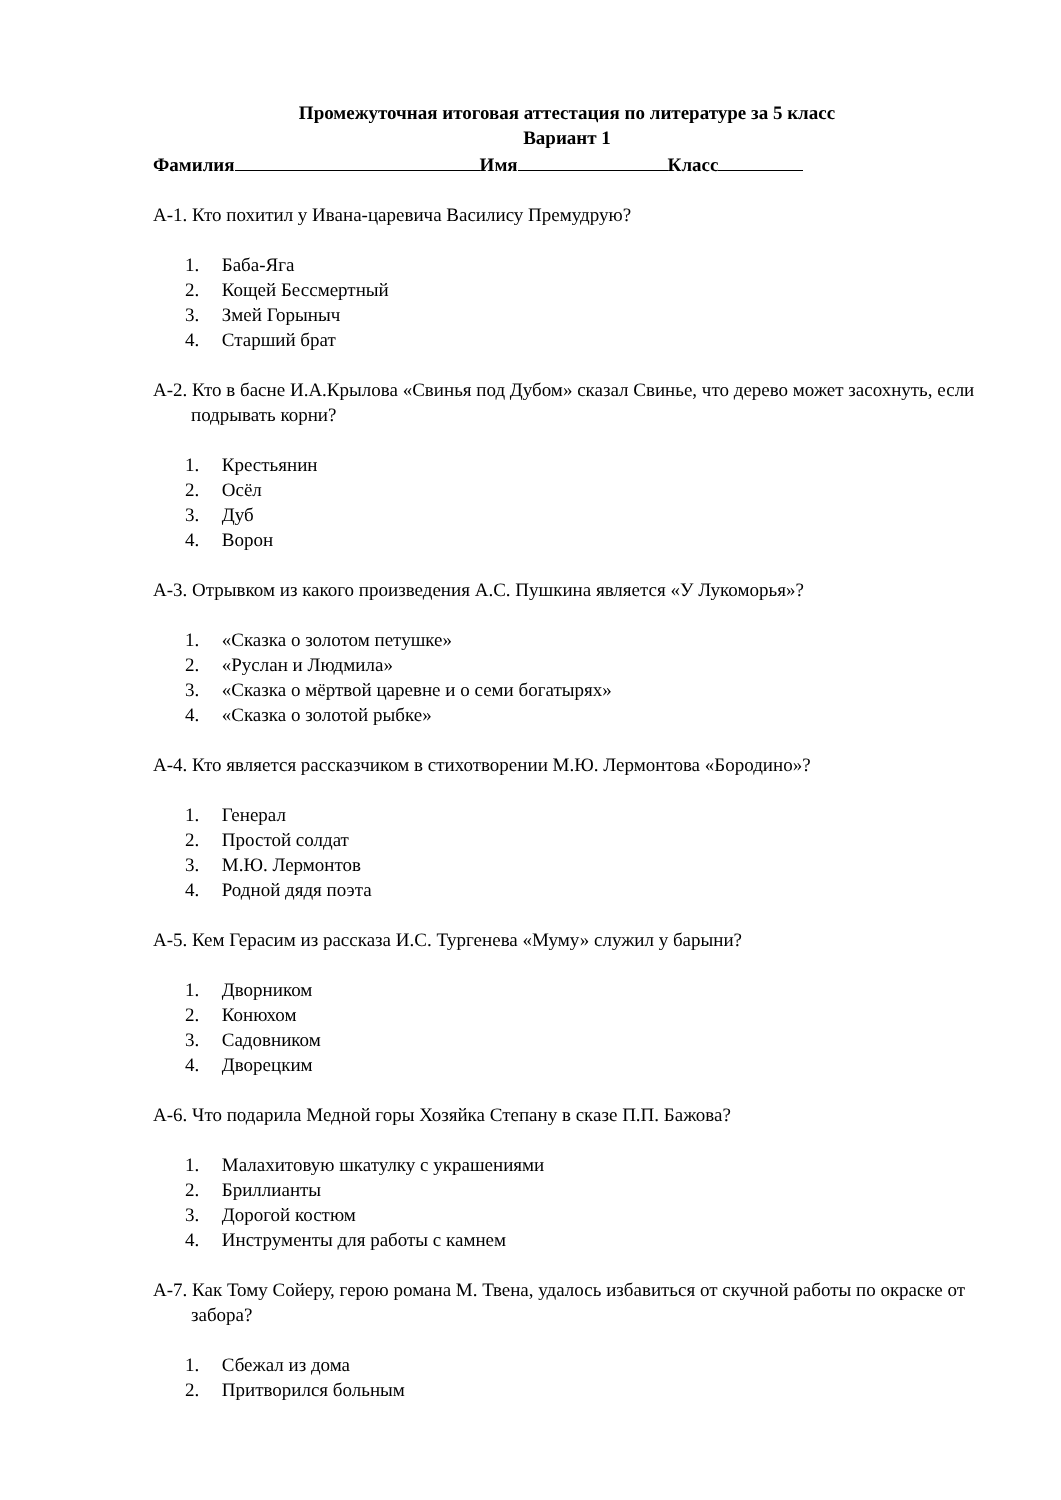Промежуточная итоговая аттестация по литературе за 5 класс
Вариант 1
Фамилия Имя Класс
А-1. Кто похитил у Ивана-царевича Василису Премудрую?
1. Баба-Яга
2. Кощей Бессмертный
3. Змей Горыныч
4. Старший брат
А-2. Кто в басне И.А.Крылова «Свинья под Дубом» сказал Свинье, что дерево может засохнуть, если подрывать корни?
1. Крестьянин
2. Осёл
3. Дуб
4. Ворон
А-3. Отрывком из какого произведения А.С. Пушкина является «У Лукоморья»?
1. «Сказка о золотом петушке»
2. «Руслан и Людмила»
3. «Сказка о мёртвой царевне и о семи богатырях»
4. «Сказка о золотой рыбке»
А-4. Кто является рассказчиком в стихотворении М.Ю. Лермонтова «Бородино»?
1. Генерал
2. Простой солдат
3. М.Ю. Лермонтов
4. Родной дядя поэта
А-5. Кем Герасим из рассказа И.С. Тургенева «Муму» служил у барыни?
1. Дворником
2. Конюхом
3. Садовником
4. Дворецким
А-6. Что подарила Медной горы Хозяйка Степану в сказе П.П. Бажова?
1. Малахитовую шкатулку с украшениями
2. Бриллианты
3. Дорогой костюм
4. Инструменты для работы с камнем
А-7. Как Тому Сойеру, герою романа М. Твена, удалось избавиться от скучной работы по окраске от забора?
1. Сбежал из дома
2. Притворился больным